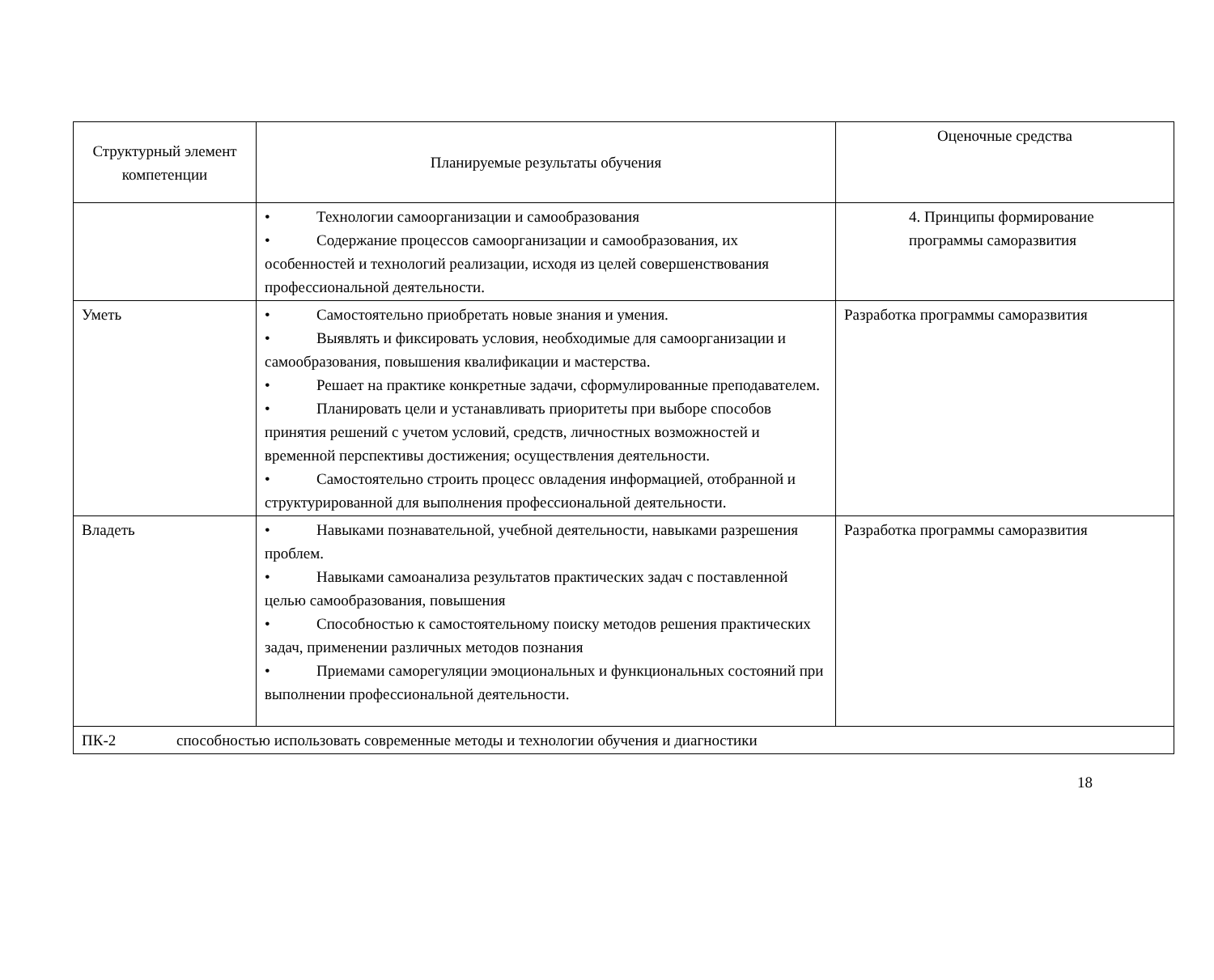| Структурный элемент компетенции | Планируемые результаты обучения | Оценочные средства |
| --- | --- | --- |
| | • Технологии самоорганизации и самообразования • Содержание процессов самоорганизации и самообразования, их особенностей и технологий реализации, исходя из целей совершенствования профессиональной деятельности. | 4. Принципы формирование программы саморазвития |
| Уметь | • Самостоятельно приобретать новые знания и умения. • Выявлять и фиксировать условия, необходимые для самоорганизации и самообразования, повышения квалификации и мастерства. • Решает на практике конкретные задачи, сформулированные преподавателем. • Планировать цели и устанавливать приоритеты при выборе способов принятия решений с учетом условий, средств, личностных возможностей и временной перспективы достижения; осуществления деятельности. • Самостоятельно строить процесс овладения информацией, отобранной и структурированной для выполнения профессиональной деятельности. | Разработка программы саморазвития |
| Владеть | • Навыками познавательной, учебной деятельности, навыками разрешения проблем. • Навыками самоанализа результатов практических задач с поставленной целью самообразования, повышения • Способностью к самостоятельному поиску методов решения практических задач, применении различных методов познания • Приемами саморегуляции эмоциональных и функциональных состояний при выполнении профессиональной деятельности. | Разработка программы саморазвития |
| ПК-2 способностью использовать современные методы и технологии обучения и диагностики | | |
18